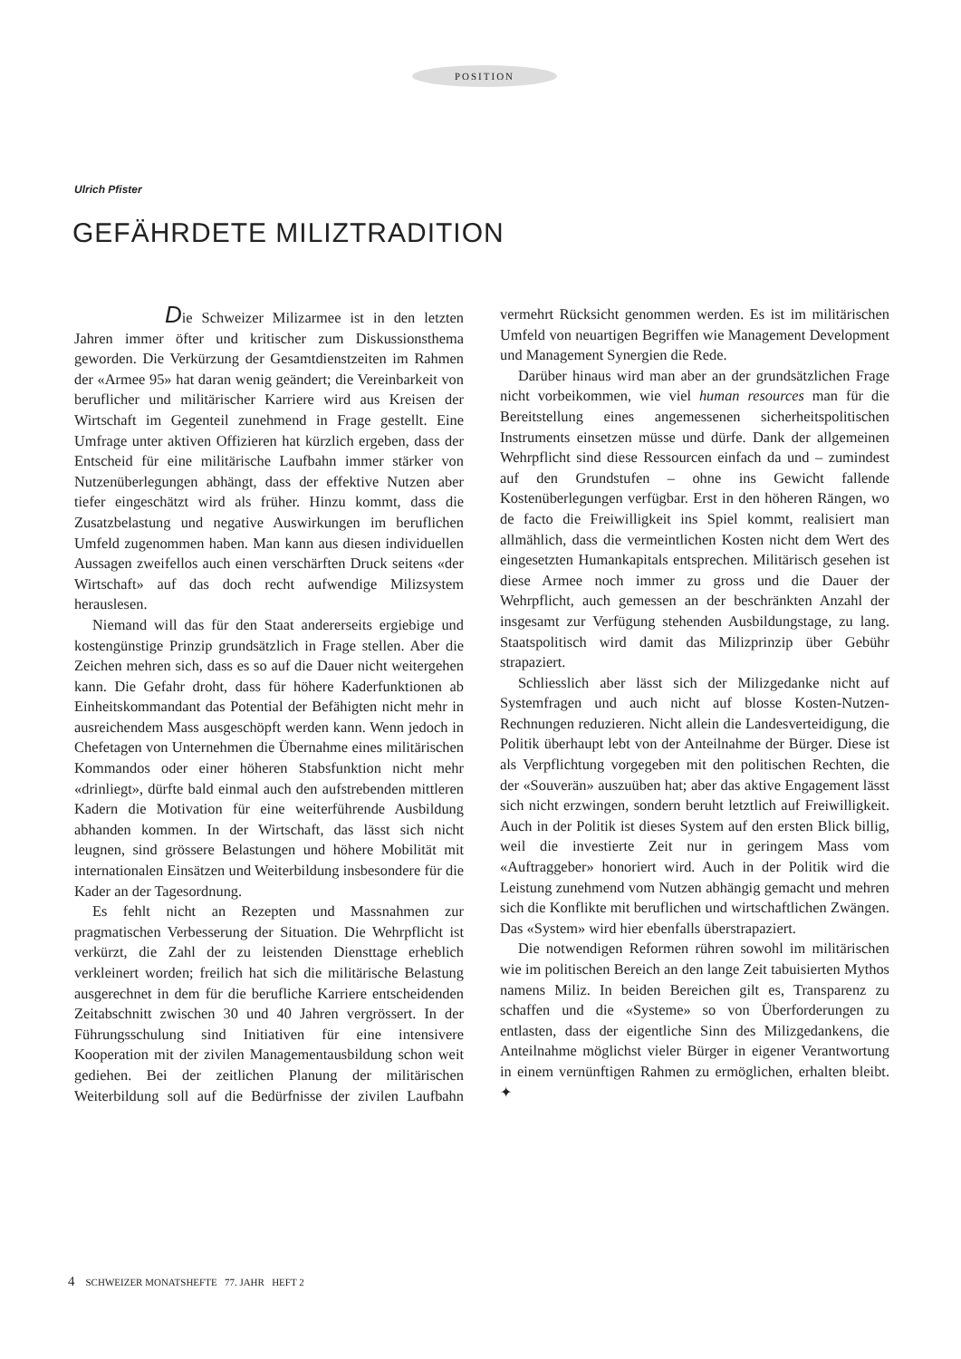POSITION
Ulrich Pfister
GEFÄHRDETE MILIZTRADITION
Die Schweizer Milizarmee ist in den letzten Jahren immer öfter und kritischer zum Diskussionsthema geworden. Die Verkürzung der Gesamtdienstzeiten im Rahmen der «Armee 95» hat daran wenig geändert; die Vereinbarkeit von beruflicher und militärischer Karriere wird aus Kreisen der Wirtschaft im Gegenteil zunehmend in Frage gestellt. Eine Umfrage unter aktiven Offizieren hat kürzlich ergeben, dass der Entscheid für eine militärische Laufbahn immer stärker von Nutzenüberlegungen abhängt, dass der effektive Nutzen aber tiefer eingeschätzt wird als früher. Hinzu kommt, dass die Zusatzbelastung und negative Auswirkungen im beruflichen Umfeld zugenommen haben. Man kann aus diesen individuellen Aussagen zweifellos auch einen verschärften Druck seitens «der Wirtschaft» auf das doch recht aufwendige Milizsystem herauslesen.
Niemand will das für den Staat andererseits ergiebige und kostengünstige Prinzip grundsätzlich in Frage stellen. Aber die Zeichen mehren sich, dass es so auf die Dauer nicht weitergehen kann. Die Gefahr droht, dass für höhere Kaderfunktionen ab Einheitskommandant das Potential der Befähigten nicht mehr in ausreichendem Mass ausgeschöpft werden kann. Wenn jedoch in Chefetagen von Unternehmen die Übernahme eines militärischen Kommandos oder einer höheren Stabsfunktion nicht mehr «drinliegt», dürfte bald einmal auch den aufstrebenden mittleren Kadern die Motivation für eine weiterführende Ausbildung abhanden kommen. In der Wirtschaft, das lässt sich nicht leugnen, sind grössere Belastungen und höhere Mobilität mit internationalen Einsätzen und Weiterbildung insbesondere für die Kader an der Tagesordnung.
Es fehlt nicht an Rezepten und Massnahmen zur pragmatischen Verbesserung der Situation. Die Wehrpflicht ist verkürzt, die Zahl der zu leistenden Diensttage erheblich verkleinert worden; freilich hat sich die militärische Belastung ausgerechnet in dem für die berufliche Karriere entscheidenden Zeitabschnitt zwischen 30 und 40 Jahren vergrössert. In der Führungsschulung sind Initiativen für eine intensivere Kooperation mit der zivilen Managementausbildung schon weit gediehen. Bei der zeitlichen Planung der militärischen Weiterbildung soll auf die Bedürfnisse der zivilen Laufbahn vermehrt Rücksicht genommen werden. Es ist im militärischen Umfeld von neuartigen Begriffen wie Management Development und Management Synergien die Rede.
Darüber hinaus wird man aber an der grundsätzlichen Frage nicht vorbeikommen, wie viel human resources man für die Bereitstellung eines angemessenen sicherheitspolitischen Instruments einsetzen müsse und dürfe. Dank der allgemeinen Wehrpflicht sind diese Ressourcen einfach da und – zumindest auf den Grundstufen – ohne ins Gewicht fallende Kostenüberlegungen verfügbar. Erst in den höheren Rängen, wo de facto die Freiwilligkeit ins Spiel kommt, realisiert man allmählich, dass die vermeintlichen Kosten nicht dem Wert des eingesetzten Humankapitals entsprechen. Militärisch gesehen ist diese Armee noch immer zu gross und die Dauer der Wehrpflicht, auch gemessen an der beschränkten Anzahl der insgesamt zur Verfügung stehenden Ausbildungstage, zu lang. Staatspolitisch wird damit das Milizprinzip über Gebühr strapaziert.
Schliesslich aber lässt sich der Milizgedanke nicht auf Systemfragen und auch nicht auf blosse Kosten-Nutzen-Rechnungen reduzieren. Nicht allein die Landesverteidigung, die Politik überhaupt lebt von der Anteilnahme der Bürger. Diese ist als Verpflichtung vorgegeben mit den politischen Rechten, die der «Souverän» auszuüben hat; aber das aktive Engagement lässt sich nicht erzwingen, sondern beruht letztlich auf Freiwilligkeit. Auch in der Politik ist dieses System auf den ersten Blick billig, weil die investierte Zeit nur in geringem Mass vom «Auftraggeber» honoriert wird. Auch in der Politik wird die Leistung zunehmend vom Nutzen abhängig gemacht und mehren sich die Konflikte mit beruflichen und wirtschaftlichen Zwängen. Das «System» wird hier ebenfalls überstrapaziert.
Die notwendigen Reformen rühren sowohl im militärischen wie im politischen Bereich an den lange Zeit tabuisierten Mythos namens Miliz. In beiden Bereichen gilt es, Transparenz zu schaffen und die «Systeme» so von Überforderungen zu entlasten, dass der eigentliche Sinn des Milizgedankens, die Anteilnahme möglichst vieler Bürger in eigener Verantwortung in einem vernünftigen Rahmen zu ermöglichen, erhalten bleibt. ✦
4 SCHWEIZER MONATSHEFTE 77. JAHR HEFT 2